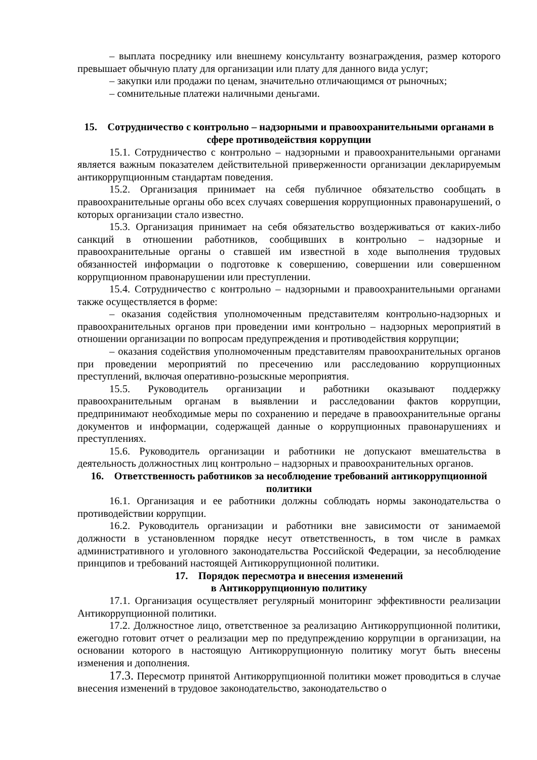– выплата посреднику или внешнему консультанту вознаграждения, размер которого превышает обычную плату для организации или плату для данного вида услуг;
– закупки или продажи по ценам, значительно отличающимся от рыночных;
– сомнительные платежи наличными деньгами.
15. Сотрудничество с контрольно – надзорными и правоохранительными органами в сфере противодействия коррупции
15.1. Сотрудничество с контрольно – надзорными и правоохранительными органами является важным показателем действительной приверженности организации декларируемым антикоррупционным стандартам поведения.
15.2. Организация принимает на себя публичное обязательство сообщать в правоохранительные органы обо всех случаях совершения коррупционных правонарушений, о которых организации стало известно.
15.3. Организация принимает на себя обязательство воздерживаться от каких-либо санкций в отношении работников, сообщивших в контрольно – надзорные и правоохранительные органы о ставшей им известной в ходе выполнения трудовых обязанностей информации о подготовке к совершению, совершении или совершенном коррупционном правонарушении или преступлении.
15.4. Сотрудничество с контрольно – надзорными и правоохранительными органами также осуществляется в форме:
– оказания содействия уполномоченным представителям контрольно-надзорных и правоохранительных органов при проведении ими контрольно – надзорных мероприятий в отношении организации по вопросам предупреждения и противодействия коррупции;
– оказания содействия уполномоченным представителям правоохранительных органов при проведении мероприятий по пресечению или расследованию коррупционных преступлений, включая оперативно-розыскные мероприятия.
15.5. Руководитель организации и работники оказывают поддержку правоохранительным органам в выявлении и расследовании фактов коррупции, предпринимают необходимые меры по сохранению и передаче в правоохранительные органы документов и информации, содержащей данные о коррупционных правонарушениях и преступлениях.
15.6. Руководитель организации и работники не допускают вмешательства в деятельность должностных лиц контрольно – надзорных и правоохранительных органов.
16. Ответственность работников за несоблюдение требований антикоррупционной политики
16.1. Организация и ее работники должны соблюдать нормы законодательства о противодействии коррупции.
16.2. Руководитель организации и работники вне зависимости от занимаемой должности в установленном порядке несут ответственность, в том числе в рамках административного и уголовного законодательства Российской Федерации, за несоблюдение принципов и требований настоящей Антикоррупционной политики.
17. Порядок пересмотра и внесения изменений
в Антикоррупционную политику
17.1. Организация осуществляет регулярный мониторинг эффективности реализации Антикоррупционной политики.
17.2. Должностное лицо, ответственное за реализацию Антикоррупционной политики, ежегодно готовит отчет о реализации мер по предупреждению коррупции в организации, на основании которого в настоящую Антикоррупционную политику могут быть внесены изменения и дополнения.
17.3. Пересмотр принятой Антикоррупционной политики может проводиться в случае внесения изменений в трудовое законодательство, законодательство о